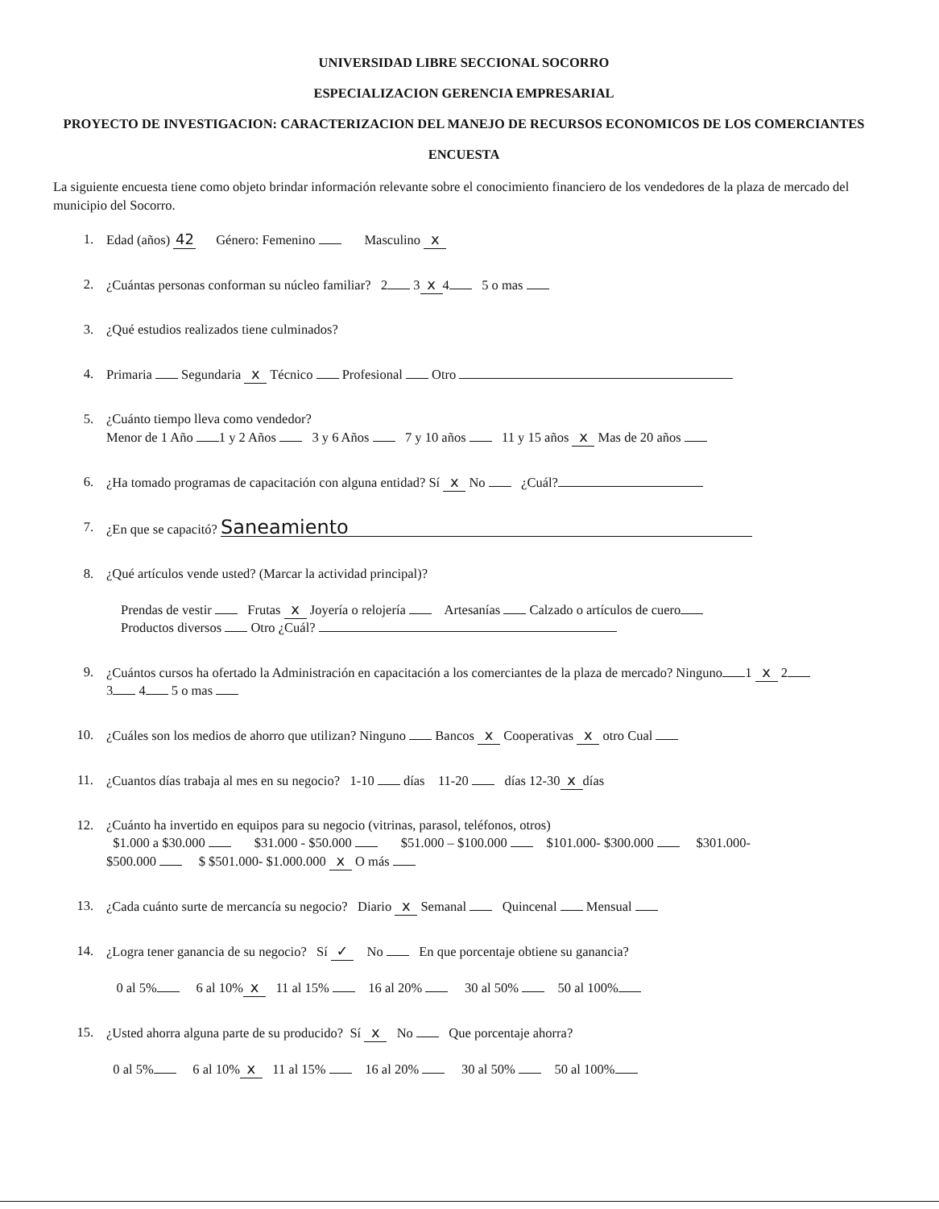UNIVERSIDAD LIBRE SECCIONAL SOCORRO
ESPECIALIZACION GERENCIA EMPRESARIAL
PROYECTO DE INVESTIGACION: CARACTERIZACION DEL MANEJO DE RECURSOS ECONOMICOS DE LOS COMERCIANTES
ENCUESTA
La siguiente encuesta tiene como objeto brindar información relevante sobre el conocimiento financiero de los vendedores de la plaza de mercado del municipio del Socorro.
1. Edad (años) 42 Género: Femenino Masculino x
2. ¿Cuántas personas conforman su núcleo familiar? 2 3 x 4 5 o mas
3. ¿Qué estudios realizados tiene culminados?
4. Primaria Segundaria x Técnico Profesional Otro
5. ¿Cuánto tiempo lleva como vendedor?
Menor de 1 Año 1 y 2 Años 3 y 6 Años 7 y 10 años 11 y 15 años x Mas de 20 años
6. ¿Ha tomado programas de capacitación con alguna entidad? Sí x No ¿Cuál?
7. ¿En que se capacitó? Saneamiento
8. ¿Qué artículos vende usted? (Marcar la actividad principal)?
Prendas de vestir Frutas x Joyería o relojería Artesanías Calzado o artículos de cuero
Productos diversos Otro ¿Cuál?
9. ¿Cuántos cursos ha ofertado la Administración en capacitación a los comerciantes de la plaza de mercado? Ninguno 1 x 2
3 4 5 o mas
10. ¿Cuáles son los medios de ahorro que utilizan? Ninguno Bancos x Cooperativas x otro Cual
11. ¿Cuantos días trabaja al mes en su negocio? 1-10 días 11-20 días 12-30 x días
12. ¿Cuánto ha invertido en equipos para su negocio (vitrinas, parasol, teléfonos, otros)
$1.000 a $30.000 $31.000 - $50.000 $51.000 – $100.000 $101.000- $300.000 $301.000-
$500.000 $ $501.000- $1.000.000 x O más
13. ¿Cada cuánto surte de mercancía su negocio? Diario x Semanal Quincenal Mensual
14. ¿Logra tener ganancia de su negocio? Sí ✓ No En que porcentaje obtiene su ganancia?
0 al 5% 6 al 10% x 11 al 15% 16 al 20% 30 al 50% 50 al 100%
15. ¿Usted ahorra alguna parte de su producido? Sí x No Que porcentaje ahorra?
0 al 5% 6 al 10% x 11 al 15% 16 al 20% 30 al 50% 50 al 100%